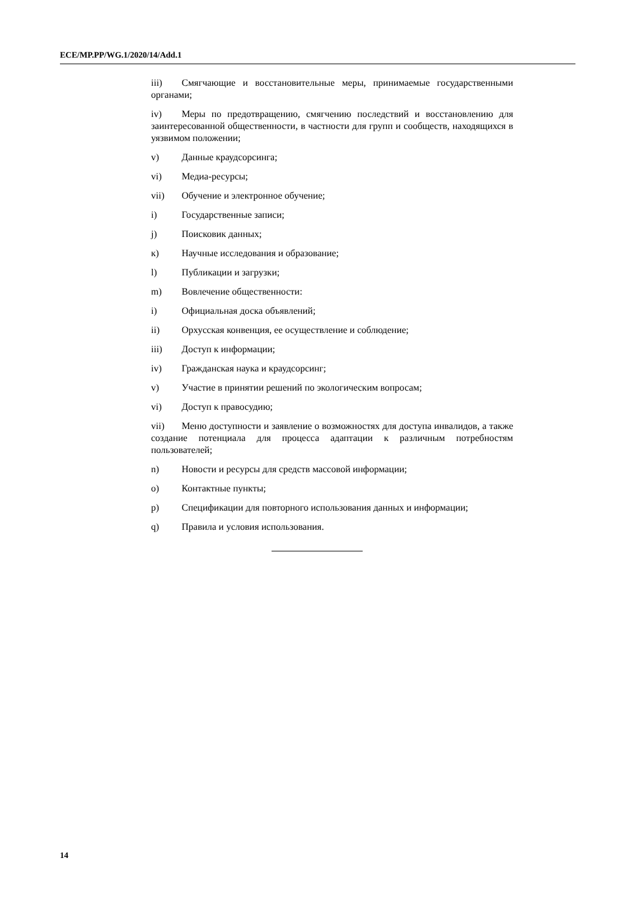ECE/MP.PP/WG.1/2020/14/Add.1
iii) Смягчающие и восстановительные меры, принимаемые государственными органами;
iv) Меры по предотвращению, смягчению последствий и восстановлению для заинтересованной общественности, в частности для групп и сообществ, находящихся в уязвимом положении;
v) Данные краудсорсинга;
vi) Медиа-ресурсы;
vii) Обучение и электронное обучение;
i) Государственные записи;
j) Поисковик данных;
к) Научные исследования и образование;
l) Публикации и загрузки;
m) Вовлечение общественности:
i) Официальная доска объявлений;
ii) Орхусская конвенция, ее осуществление и соблюдение;
iii) Доступ к информации;
iv) Гражданская наука и краудсорсинг;
v) Участие в принятии решений по экологическим вопросам;
vi) Доступ к правосудию;
vii) Меню доступности и заявление о возможностях для доступа инвалидов, а также создание потенциала для процесса адаптации к различным потребностям пользователей;
n) Новости и ресурсы для средств массовой информации;
o) Контактные пункты;
p) Спецификации для повторного использования данных и информации;
q) Правила и условия использования.
14